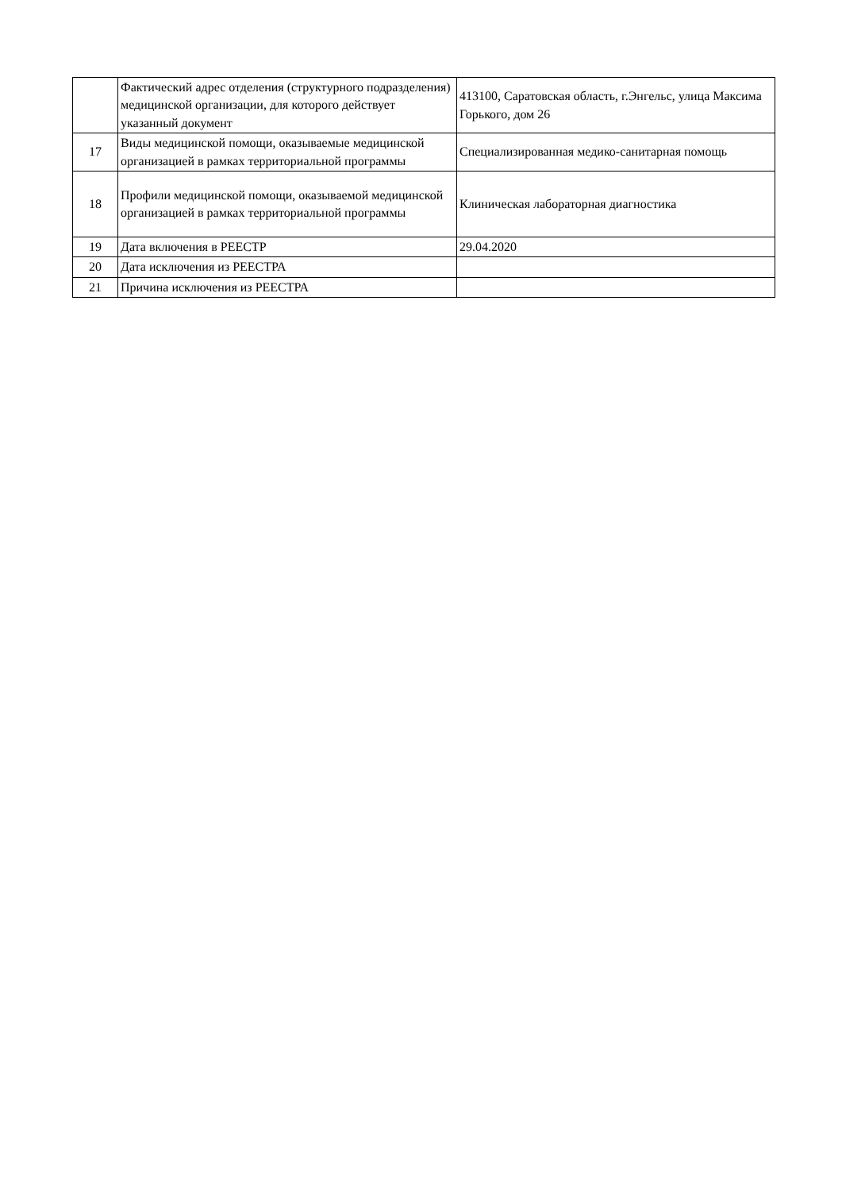| | Фактический адрес отделения (структурного подразделения) медицинской организации, для которого действует указанный документ | 413100, Саратовская область, г.Энгельс, улица Максима Горького, дом 26 |
| 17 | Виды медицинской помощи, оказываемые медицинской организацией в рамках территориальной программы | Специализированная медико-санитарная помощь |
| 18 | Профили медицинской помощи, оказываемой медицинской организацией в рамках территориальной программы | Клиническая лабораторная диагностика |
| 19 | Дата включения в РЕЕСТР | 29.04.2020 |
| 20 | Дата исключения из РЕЕСТРА | |
| 21 | Причина исключения из РЕЕСТРА | |